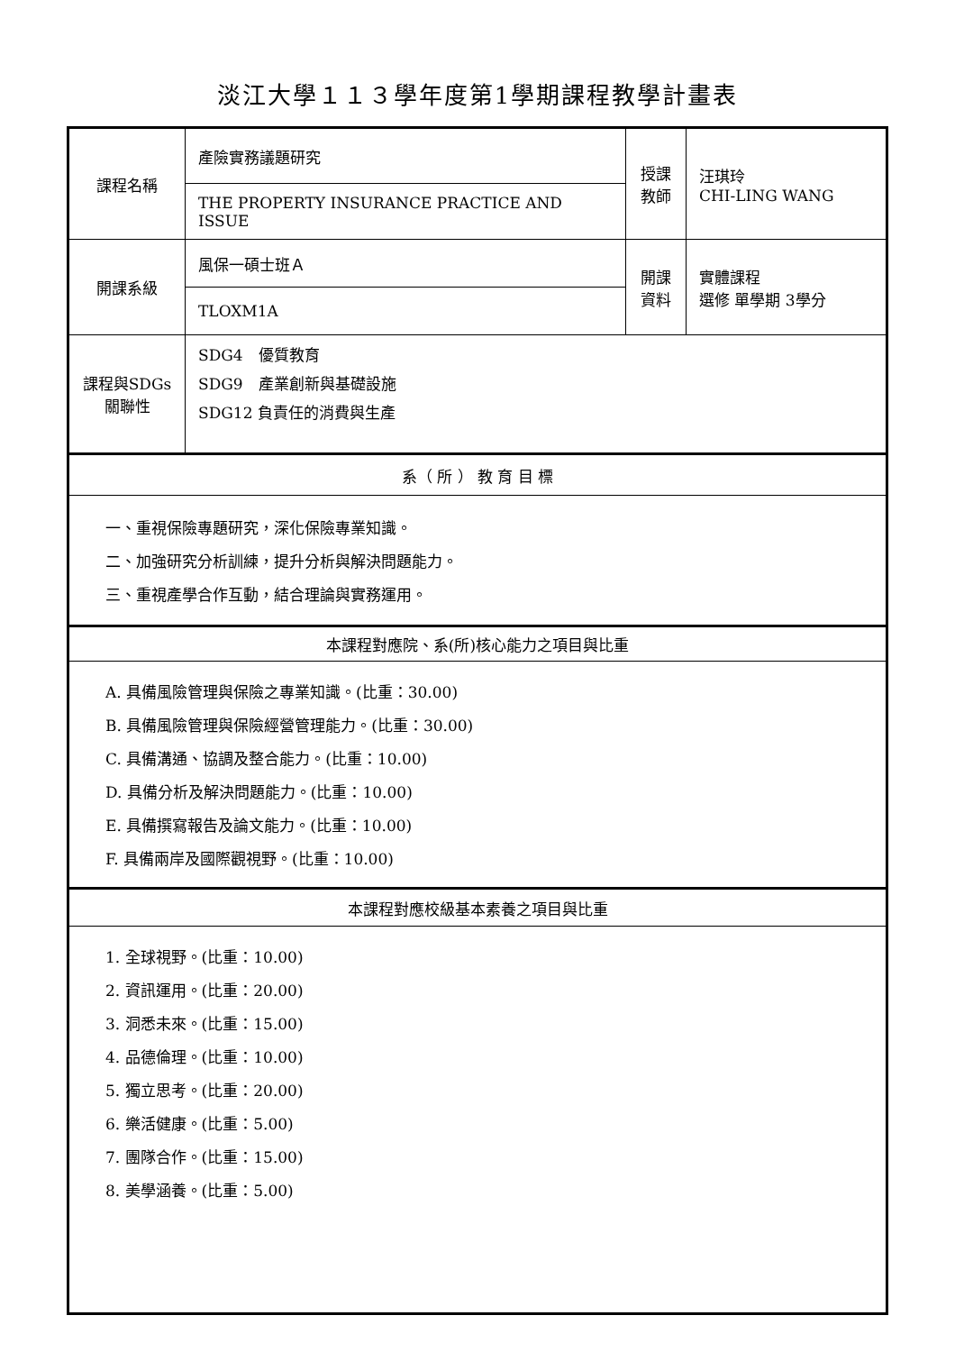淡江大學１１３學年度第1學期課程教學計畫表
| 課程名稱 | 產險實務議題研究 | 授課 教師 | 汪琪玲 CHI-LING WANG |
| | THE PROPERTY INSURANCE PRACTICE AND ISSUE | | |
| 開課系級 | 風保一碩士班Ａ | 開課 資料 | 實體課程 選修 單學期 3學分 |
| | TLOXM1A | | |
| 課程與SDGs 關聯性 | SDG4 優質教育 SDG9 產業創新與基礎設施 SDG12 負責任的消費與生產 | | |
| 系（ 所 ） 教 育 目 標 | | | |
| 一、重視保險專題研究，深化保險專業知識。 二、加強研究分析訓練，提升分析與解決問題能力。 三、重視產學合作互動，結合理論與實務運用。 | | | |
| 本課程對應院、系(所)核心能力之項目與比重 | | | |
| A. 具備風險管理與保險之專業知識。(比重：30.00) B. 具備風險管理與保險經營管理能力。(比重：30.00) C. 具備溝通、協調及整合能力。(比重：10.00) D. 具備分析及解決問題能力。(比重：10.00) E. 具備撰寫報告及論文能力。(比重：10.00) F. 具備兩岸及國際觀視野。(比重：10.00) | | | |
| 本課程對應校級基本素養之項目與比重 | | | |
| 1. 全球視野。(比重：10.00) 2. 資訊運用。(比重：20.00) 3. 洞悉未來。(比重：15.00) 4. 品德倫理。(比重：10.00) 5. 獨立思考。(比重：20.00) 6. 樂活健康。(比重：5.00) 7. 團隊合作。(比重：15.00) 8. 美學涵養。(比重：5.00) | | | |